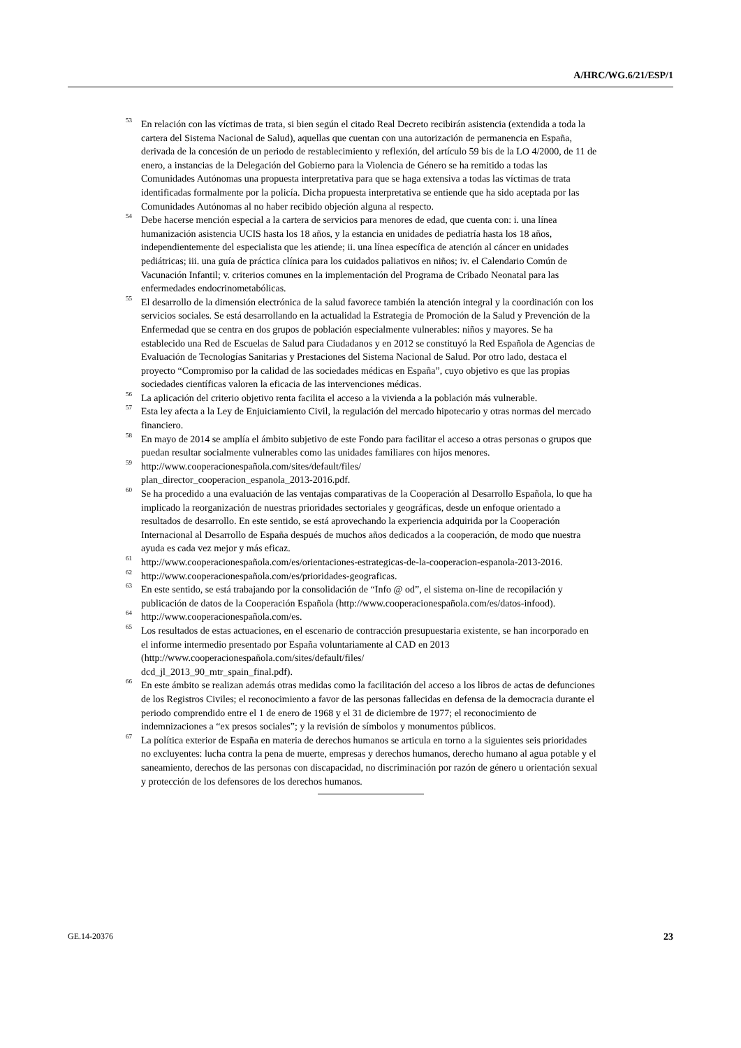A/HRC/WG.6/21/ESP/1
<sup>53</sup> En relación con las víctimas de trata, si bien según el citado Real Decreto recibirán asistencia (extendida a toda la cartera del Sistema Nacional de Salud), aquellas que cuentan con una autorización de permanencia en España, derivada de la concesión de un periodo de restablecimiento y reflexión, del artículo 59 bis de la LO 4/2000, de 11 de enero, a instancias de la Delegación del Gobierno para la Violencia de Género se ha remitido a todas las Comunidades Autónomas una propuesta interpretativa para que se haga extensiva a todas las víctimas de trata identificadas formalmente por la policía. Dicha propuesta interpretativa se entiende que ha sido aceptada por las Comunidades Autónomas al no haber recibido objeción alguna al respecto.
<sup>54</sup> Debe hacerse mención especial a la cartera de servicios para menores de edad, que cuenta con: i. una línea humanización asistencia UCIS hasta los 18 años, y la estancia en unidades de pediatría hasta los 18 años, independientemente del especialista que les atiende; ii. una línea específica de atención al cáncer en unidades pediátricas; iii. una guía de práctica clínica para los cuidados paliativos en niños; iv. el Calendario Común de Vacunación Infantil; v. criterios comunes en la implementación del Programa de Cribado Neonatal para las enfermedades endocrinometabólicas.
<sup>55</sup> El desarrollo de la dimensión electrónica de la salud favorece también la atención integral y la coordinación con los servicios sociales. Se está desarrollando en la actualidad la Estrategia de Promoción de la Salud y Prevención de la Enfermedad que se centra en dos grupos de población especialmente vulnerables: niños y mayores. Se ha establecido una Red de Escuelas de Salud para Ciudadanos y en 2012 se constituyó la Red Española de Agencias de Evaluación de Tecnologías Sanitarias y Prestaciones del Sistema Nacional de Salud. Por otro lado, destaca el proyecto “Compromiso por la calidad de las sociedades médicas en España”, cuyo objetivo es que las propias sociedades científicas valoren la eficacia de las intervenciones médicas.
<sup>56</sup> La aplicación del criterio objetivo renta facilita el acceso a la vivienda a la población más vulnerable.
<sup>57</sup> Esta ley afecta a la Ley de Enjuiciamiento Civil, la regulación del mercado hipotecario y otras normas del mercado financiero.
<sup>58</sup> En mayo de 2014 se amplía el ámbito subjetivo de este Fondo para facilitar el acceso a otras personas o grupos que puedan resultar socialmente vulnerables como las unidades familiares con hijos menores.
<sup>59</sup> http://www.cooperacionespañola.com/sites/default/files/
plan_director_cooperacion_espanola_2013-2016.pdf.
<sup>60</sup> Se ha procedido a una evaluación de las ventajas comparativas de la Cooperación al Desarrollo Española, lo que ha implicado la reorganización de nuestras prioridades sectoriales y geográficas, desde un enfoque orientado a resultados de desarrollo. En este sentido, se está aprovechando la experiencia adquirida por la Cooperación Internacional al Desarrollo de España después de muchos años dedicados a la cooperación, de modo que nuestra ayuda es cada vez mejor y más eficaz.
<sup>61</sup> http://www.cooperacionespañola.com/es/orientaciones-estrategicas-de-la-cooperacion-espanola-2013-2016.
<sup>62</sup> http://www.cooperacionespañola.com/es/prioridades-geograficas.
<sup>63</sup> En este sentido, se está trabajando por la consolidación de “Info @ od”, el sistema on-line de recopilación y publicación de datos de la Cooperación Española (http://www.cooperacionespañola.com/es/datos-infood).
<sup>64</sup> http://www.cooperacionespañola.com/es.
<sup>65</sup> Los resultados de estas actuaciones, en el escenario de contracción presupuestaria existente, se han incorporado en el informe intermedio presentado por España voluntariamente al CAD en 2013 (http://www.cooperacionespañola.com/sites/default/files/
dcd_jl_2013_90_mtr_spain_final.pdf).
<sup>66</sup> En este ámbito se realizan además otras medidas como la facilitación del acceso a los libros de actas de defunciones de los Registros Civiles; el reconocimiento a favor de las personas fallecidas en defensa de la democracia durante el periodo comprendido entre el 1 de enero de 1968 y el 31 de diciembre de 1977; el reconocimiento de indemnizaciones a “ex presos sociales”; y la revisión de símbolos y monumentos públicos.
<sup>67</sup> La política exterior de España en materia de derechos humanos se articula en torno a la siguientes seis prioridades no excluyentes: lucha contra la pena de muerte, empresas y derechos humanos, derecho humano al agua potable y el saneamiento, derechos de las personas con discapacidad, no discriminación por razón de género u orientación sexual y protección de los defensores de los derechos humanos.
GE.14-20376 23